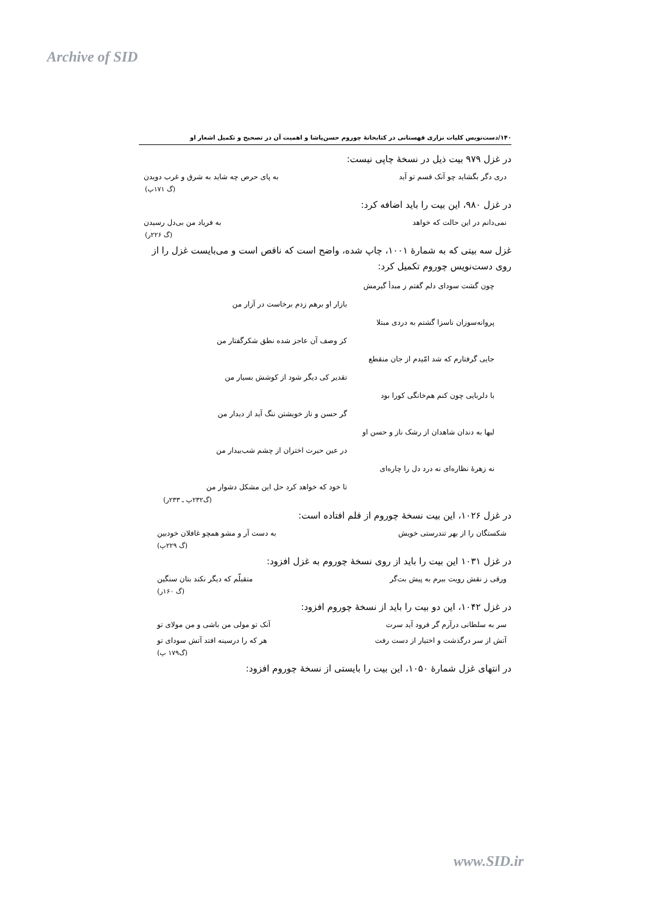Archive of SID
۱۴۰/دست‌نویس کلیات نزاری قهستانی در کتابخانهٔ چوروم حسن‌پاشا و اهمیت آن در تصحیح و تکمیل اشعار او
در غزل ۹۷۹ بیت ذیل در نسخهٔ چاپی نیست:
دری دگر بگشاید چو آنک قسم تو آید به پای حرص چه شاید به شرق و غرب دویدن
(گ ۱۷۱پ)
در غزل ۹۸۰، این بیت را باید اضافه کرد:
نمی‌دانم در این حالت که خواهد به فریاد من بی‌دل رسیدن
(گ ۲۲۶ر)
غزل سه بیتی که به شمارهٔ ۱۰۰۱، چاپ شده، واضح است که ناقص است و می‌بایست غزل را از روی دست‌نویس چوروم تکمیل کرد:
چون گشت سودای دلم گفتم ز مبدأ گیرمش
بازار او برهم زدم برخاست در آزار من
پروانه‌سوزان ناسزا گشتم به دردی مبتلا
کز وصف آن عاجز شده نطق شکرگفتار من
جایی گرفتارم که شد امّیدم از جان منقطع
تقدیر کی دیگر شود از کوشش بسیار من
با دلربایی چون کنم هم‌خانگی کورا بود
گر حسن و ناز خویشتن ننگ آید از دیدار من
لبها به دندان شاهدان از رشک ناز و حسن او
در عین حیرت اختران از چشم شب‌بیدار من
نه زهرهٔ نظاره‌ای نه درد دل را چاره‌ای
تا خود که خواهد کرد حل این مشکل دشوار من
(گ۲۳۲پ ـ ۲۳۳ر)
در غزل ۱۰۲۶، این بیت نسخهٔ چوروم از قلم افتاده است:
شکستگان را از بهر تندرستی خویش به دست آر و مشو همچو غافلان خودبین
(گ ۲۲۹پ)
در غزل ۱۰۳۱ این بیت را باید از روی نسخهٔ چوروم به غزل افزود:
ورقی ز نقش رویت ببرم به پیش بت‌گر متقبلّم که دیگر نکند بتان سنگین
(گ ۱۶۰ر)
در غزل ۱۰۴۲، این دو بیت را باید از نسخهٔ چوروم افزود:
سر به سلطانی درآرم گر فرود آید سرت آنک تو مولی من باشی و من مولای تو
آتش از سر درگذشت و اختیار از دست رفت هر که را درسینه افتد آتش سودای تو
(گ۱۷۹ پ)
در انتهای غزل شمارهٔ ۱۰۵۰، این بیت را بایستی از نسخهٔ چوروم افزود:
www.SID.ir